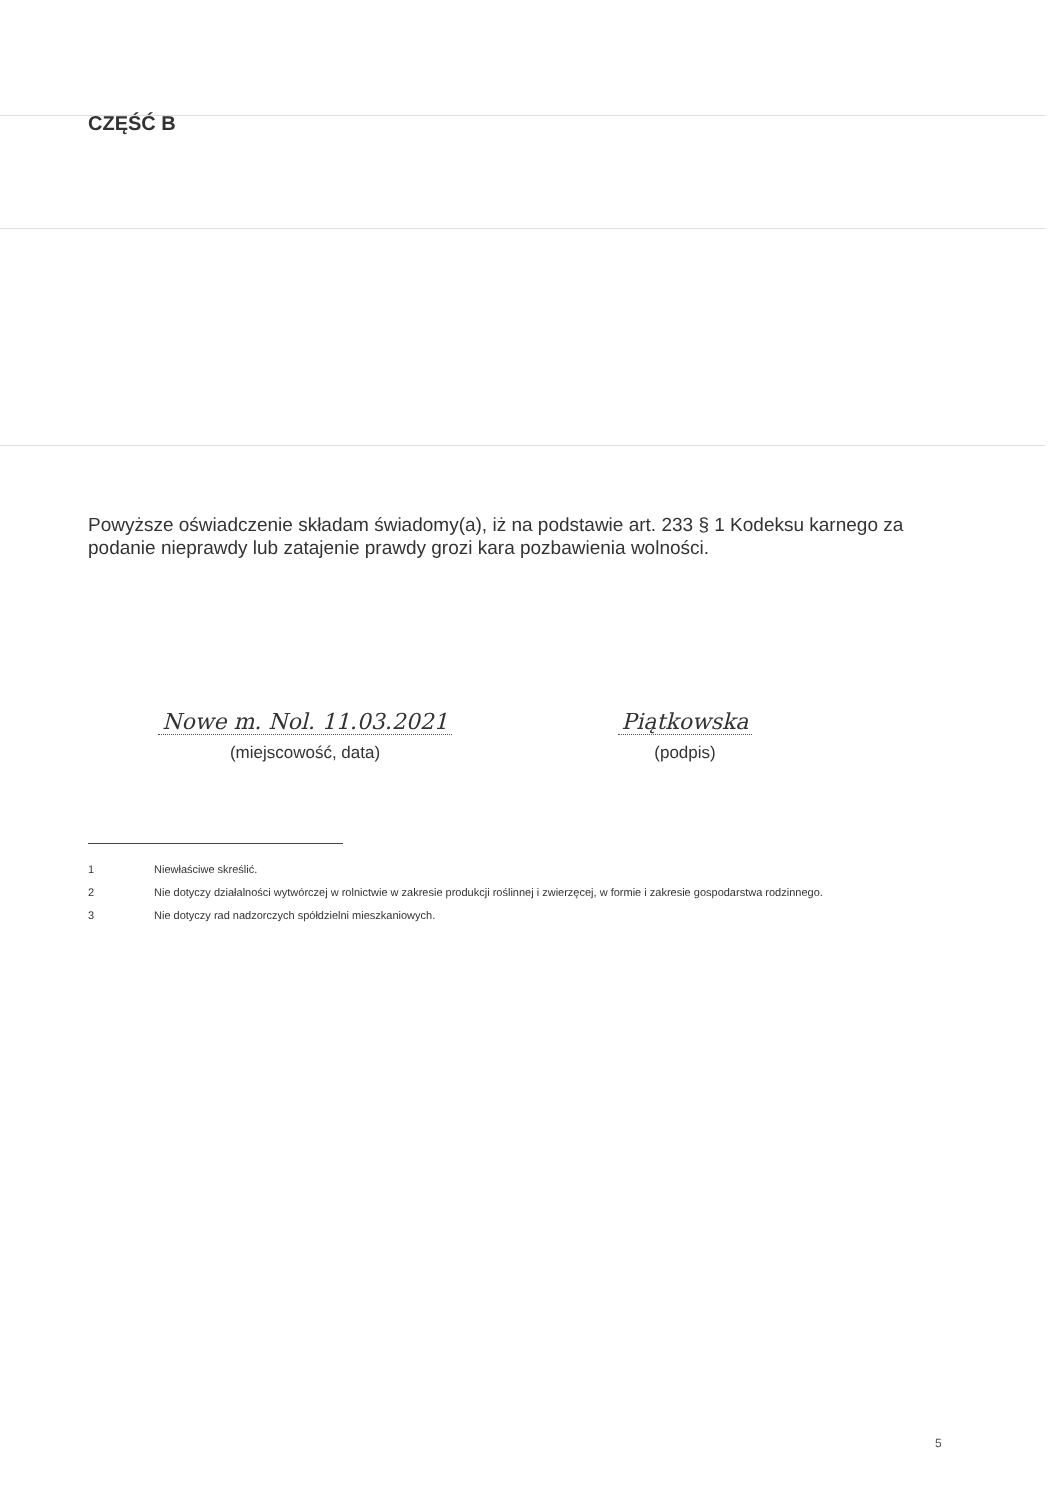CZĘŚĆ B
Powyższe oświadczenie składam świadomy(a), iż na podstawie art. 233 § 1 Kodeksu karnego za podanie nieprawdy lub zatajenie prawdy grozi kara pozbawienia wolności.
Nowe m. Nol. 11.03.2021
(miejscowość, data)
Piątkowska
(podpis)
1 Niewłaściwe skreślić.
2 Nie dotyczy działalności wytwórczej w rolnictwie w zakresie produkcji roślinnej i zwierzęcej, w formie i zakresie gospodarstwa rodzinnego.
3 Nie dotyczy rad nadzorczych spółdzielni mieszkaniowych.
5